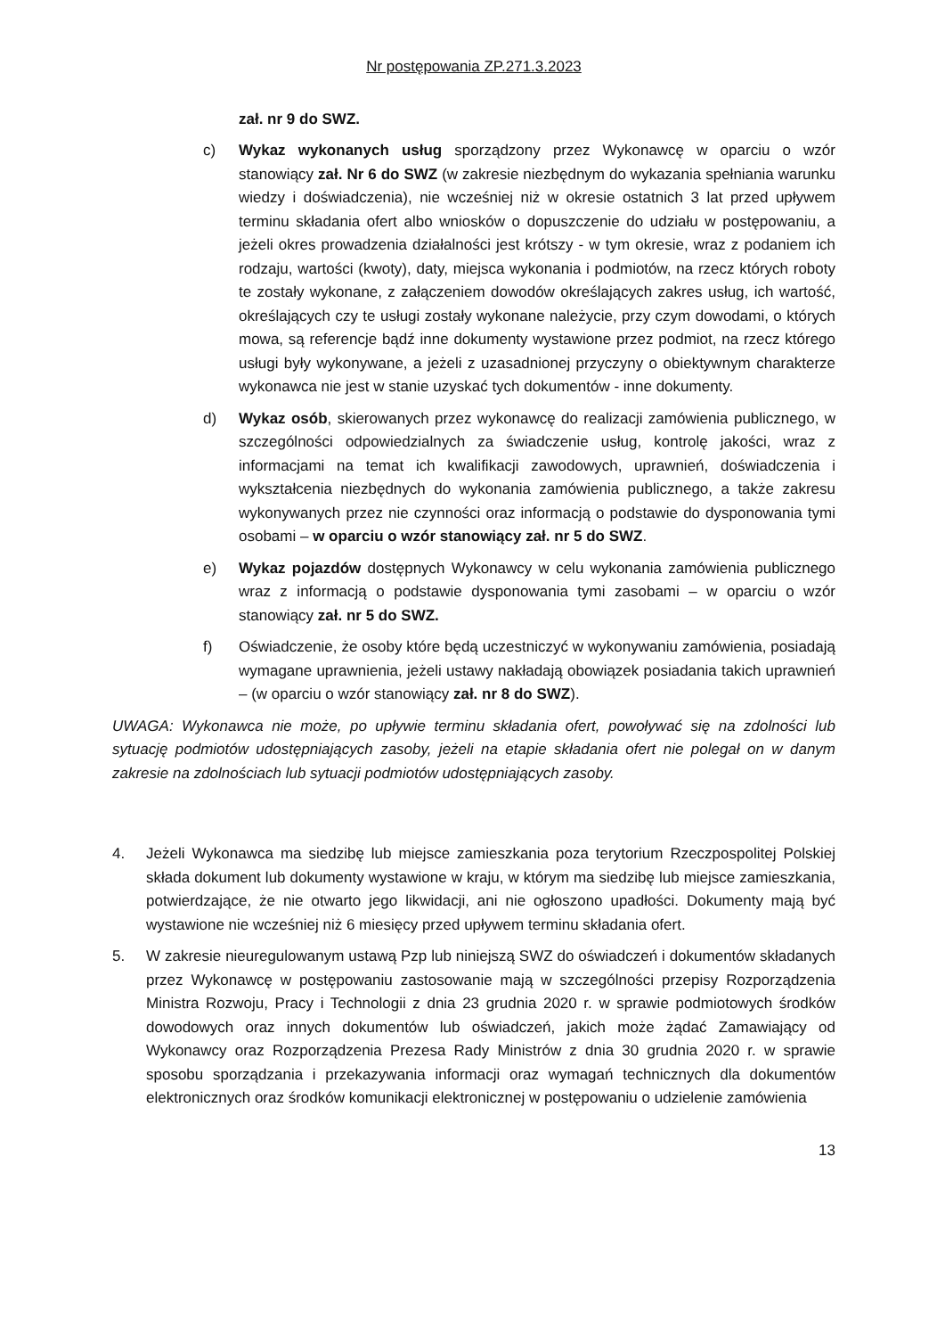Nr postępowania ZP.271.3.2023
zał. nr 9 do SWZ.
c) Wykaz wykonanych usług sporządzony przez Wykonawcę w oparciu o wzór stanowiący zał. Nr 6 do SWZ (w zakresie niezbędnym do wykazania spełniania warunku wiedzy i doświadczenia), nie wcześniej niż w okresie ostatnich 3 lat przed upływem terminu składania ofert albo wniosków o dopuszczenie do udziału w postępowaniu, a jeżeli okres prowadzenia działalności jest krótszy - w tym okresie, wraz z podaniem ich rodzaju, wartości (kwoty), daty, miejsca wykonania i podmiotów, na rzecz których roboty te zostały wykonane, z załączeniem dowodów określających zakres usług, ich wartość, określających czy te usługi zostały wykonane należycie, przy czym dowodami, o których mowa, są referencje bądź inne dokumenty wystawione przez podmiot, na rzecz którego usługi były wykonywane, a jeżeli z uzasadnionej przyczyny o obiektywnym charakterze wykonawca nie jest w stanie uzyskać tych dokumentów - inne dokumenty.
d) Wykaz osób, skierowanych przez wykonawcę do realizacji zamówienia publicznego, w szczególności odpowiedzialnych za świadczenie usług, kontrolę jakości, wraz z informacjami na temat ich kwalifikacji zawodowych, uprawnień, doświadczenia i wykształcenia niezbędnych do wykonania zamówienia publicznego, a także zakresu wykonywanych przez nie czynności oraz informacją o podstawie do dysponowania tymi osobami – w oparciu o wzór stanowiący zał. nr 5 do SWZ.
e) Wykaz pojazdów dostępnych Wykonawcy w celu wykonania zamówienia publicznego wraz z informacją o podstawie dysponowania tymi zasobami – w oparciu o wzór stanowiący zał. nr 5 do SWZ.
f) Oświadczenie, że osoby które będą uczestniczyć w wykonywaniu zamówienia, posiadają wymagane uprawnienia, jeżeli ustawy nakładają obowiązek posiadania takich uprawnień – (w oparciu o wzór stanowiący zał. nr 8 do SWZ).
UWAGA: Wykonawca nie może, po upływie terminu składania ofert, powoływać się na zdolności lub sytuację podmiotów udostępniających zasoby, jeżeli na etapie składania ofert nie polegał on w danym zakresie na zdolnościach lub sytuacji podmiotów udostępniających zasoby.
4. Jeżeli Wykonawca ma siedzibę lub miejsce zamieszkania poza terytorium Rzeczpospolitej Polskiej składa dokument lub dokumenty wystawione w kraju, w którym ma siedzibę lub miejsce zamieszkania, potwierdzające, że nie otwarto jego likwidacji, ani nie ogłoszono upadłości. Dokumenty mają być wystawione nie wcześniej niż 6 miesięcy przed upływem terminu składania ofert.
5. W zakresie nieuregulowanym ustawą Pzp lub niniejszą SWZ do oświadczeń i dokumentów składanych przez Wykonawcę w postępowaniu zastosowanie mają w szczególności przepisy Rozporządzenia Ministra Rozwoju, Pracy i Technologii z dnia 23 grudnia 2020 r. w sprawie podmiotowych środków dowodowych oraz innych dokumentów lub oświadczeń, jakich może żądać Zamawiający od Wykonawcy oraz Rozporządzenia Prezesa Rady Ministrów z dnia 30 grudnia 2020 r. w sprawie sposobu sporządzania i przekazywania informacji oraz wymagań technicznych dla dokumentów elektronicznych oraz środków komunikacji elektronicznej w postępowaniu o udzielenie zamówienia
13